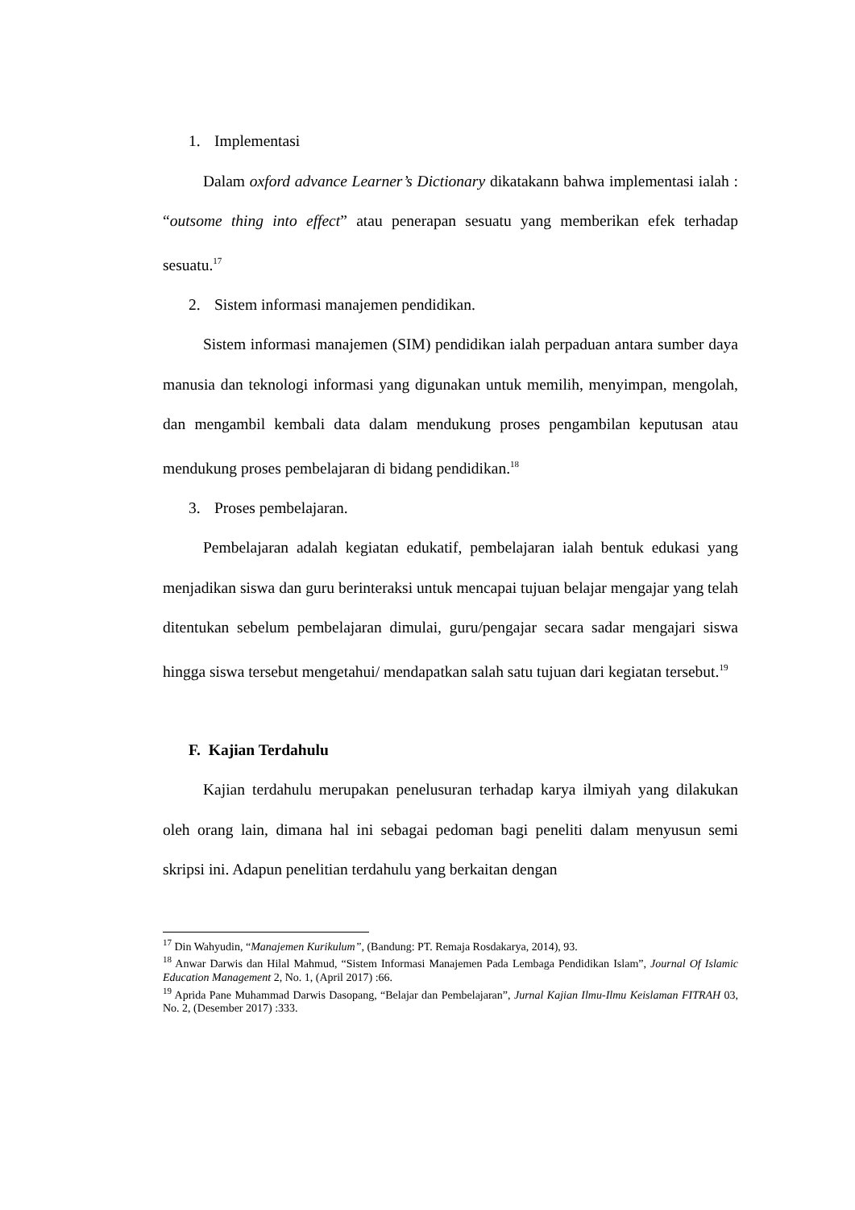1. Implementasi
Dalam oxford advance Learner’s Dictionary dikatakann bahwa implementasi ialah : “outsome thing into effect” atau penerapan sesuatu yang memberikan efek terhadap sesuatu.<sup>17</sup>
2. Sistem informasi manajemen pendidikan.
Sistem informasi manajemen (SIM) pendidikan ialah perpaduan antara sumber daya manusia dan teknologi informasi yang digunakan untuk memilih, menyimpan, mengolah, dan mengambil kembali data dalam mendukung proses pengambilan keputusan atau mendukung proses pembelajaran di bidang pendidikan.<sup>18</sup>
3. Proses pembelajaran.
Pembelajaran adalah kegiatan edukatif, pembelajaran ialah bentuk edukasi yang menjadikan siswa dan guru berinteraksi untuk mencapai tujuan belajar mengajar yang telah ditentukan sebelum pembelajaran dimulai, guru/pengajar secara sadar mengajari siswa hingga siswa tersebut mengetahui/ mendapatkan salah satu tujuan dari kegiatan tersebut.<sup>19</sup>
F. Kajian Terdahulu
Kajian terdahulu merupakan penelusuran terhadap karya ilmiyah yang dilakukan oleh orang lain, dimana hal ini sebagai pedoman bagi peneliti dalam menyusun semi skripsi ini. Adapun penelitian terdahulu yang berkaitan dengan
<sup>17</sup> Din Wahyudin, “Manajemen Kurikulum”, (Bandung: PT. Remaja Rosdakarya, 2014), 93.
<sup>18</sup> Anwar Darwis dan Hilal Mahmud, “Sistem Informasi Manajemen Pada Lembaga Pendidikan Islam”, Journal Of Islamic Education Management 2, No. 1, (April 2017) :66.
<sup>19</sup> Aprida Pane Muhammad Darwis Dasopang, “Belajar dan Pembelajaran”, Jurnal Kajian Ilmu-Ilmu Keislaman FITRAH 03, No. 2, (Desember 2017) :333.